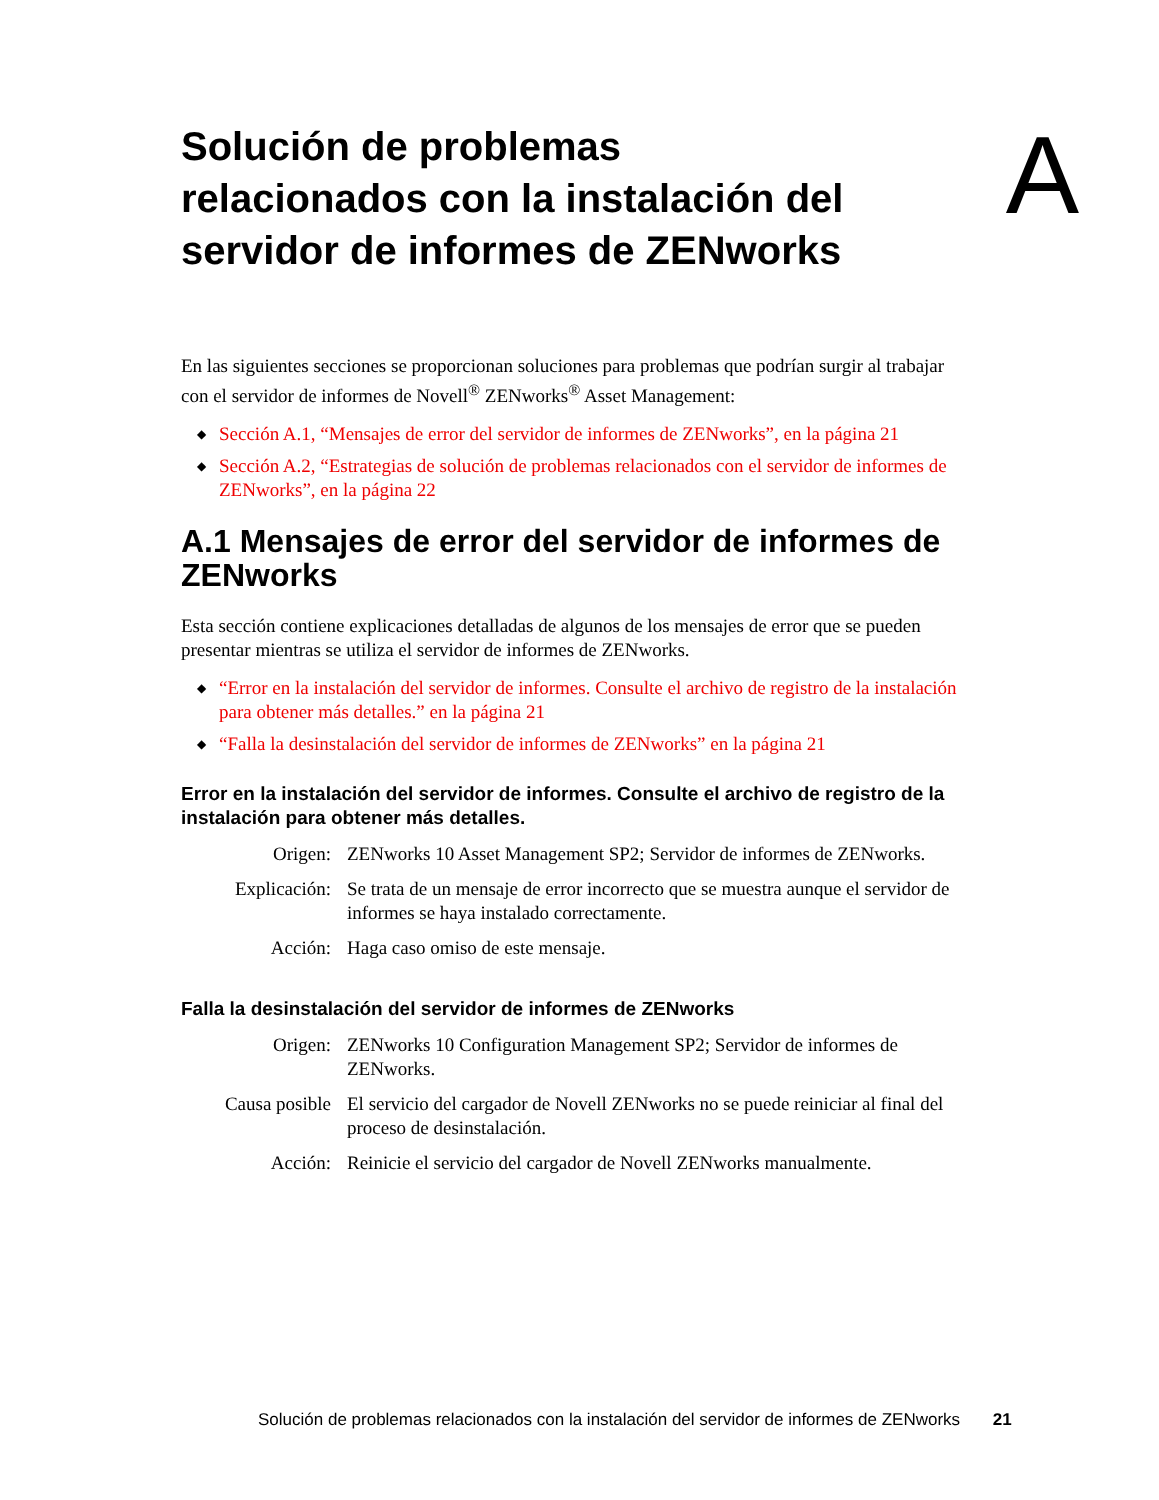Solución de problemas
relacionados con la instalación del
servidor de informes de ZENworks
A
En las siguientes secciones se proporcionan soluciones para problemas que podrían surgir al trabajar con el servidor de informes de Novell<sup>®</sup> ZENworks<sup>®</sup> Asset Management:
◆ Sección A.1, “Mensajes de error del servidor de informes de ZENworks”, en la página 21
◆ Sección A.2, “Estrategias de solución de problemas relacionados con el servidor de informes de ZENworks”, en la página 22
A.1 Mensajes de error del servidor de informes de ZENworks
Esta sección contiene explicaciones detalladas de algunos de los mensajes de error que se pueden presentar mientras se utiliza el servidor de informes de ZENworks.
◆ “Error en la instalación del servidor de informes. Consulte el archivo de registro de la instalación para obtener más detalles.” en la página 21
◆ “Falla la desinstalación del servidor de informes de ZENworks” en la página 21
Error en la instalación del servidor de informes. Consulte el archivo de registro de la instalación para obtener más detalles.
| Origen: | ZENworks 10 Asset Management SP2; Servidor de informes de ZENworks. |
| Explicación: | Se trata de un mensaje de error incorrecto que se muestra aunque el servidor de informes se haya instalado correctamente. |
| Acción: | Haga caso omiso de este mensaje. |
Falla la desinstalación del servidor de informes de ZENworks
| Origen: | ZENworks 10 Configuration Management SP2; Servidor de informes de ZENworks. |
| Causa posible | El servicio del cargador de Novell ZENworks no se puede reiniciar al final del proceso de desinstalación. |
| Acción: | Reinicie el servicio del cargador de Novell ZENworks manualmente. |
Solución de problemas relacionados con la instalación del servidor de informes de ZENworks 21